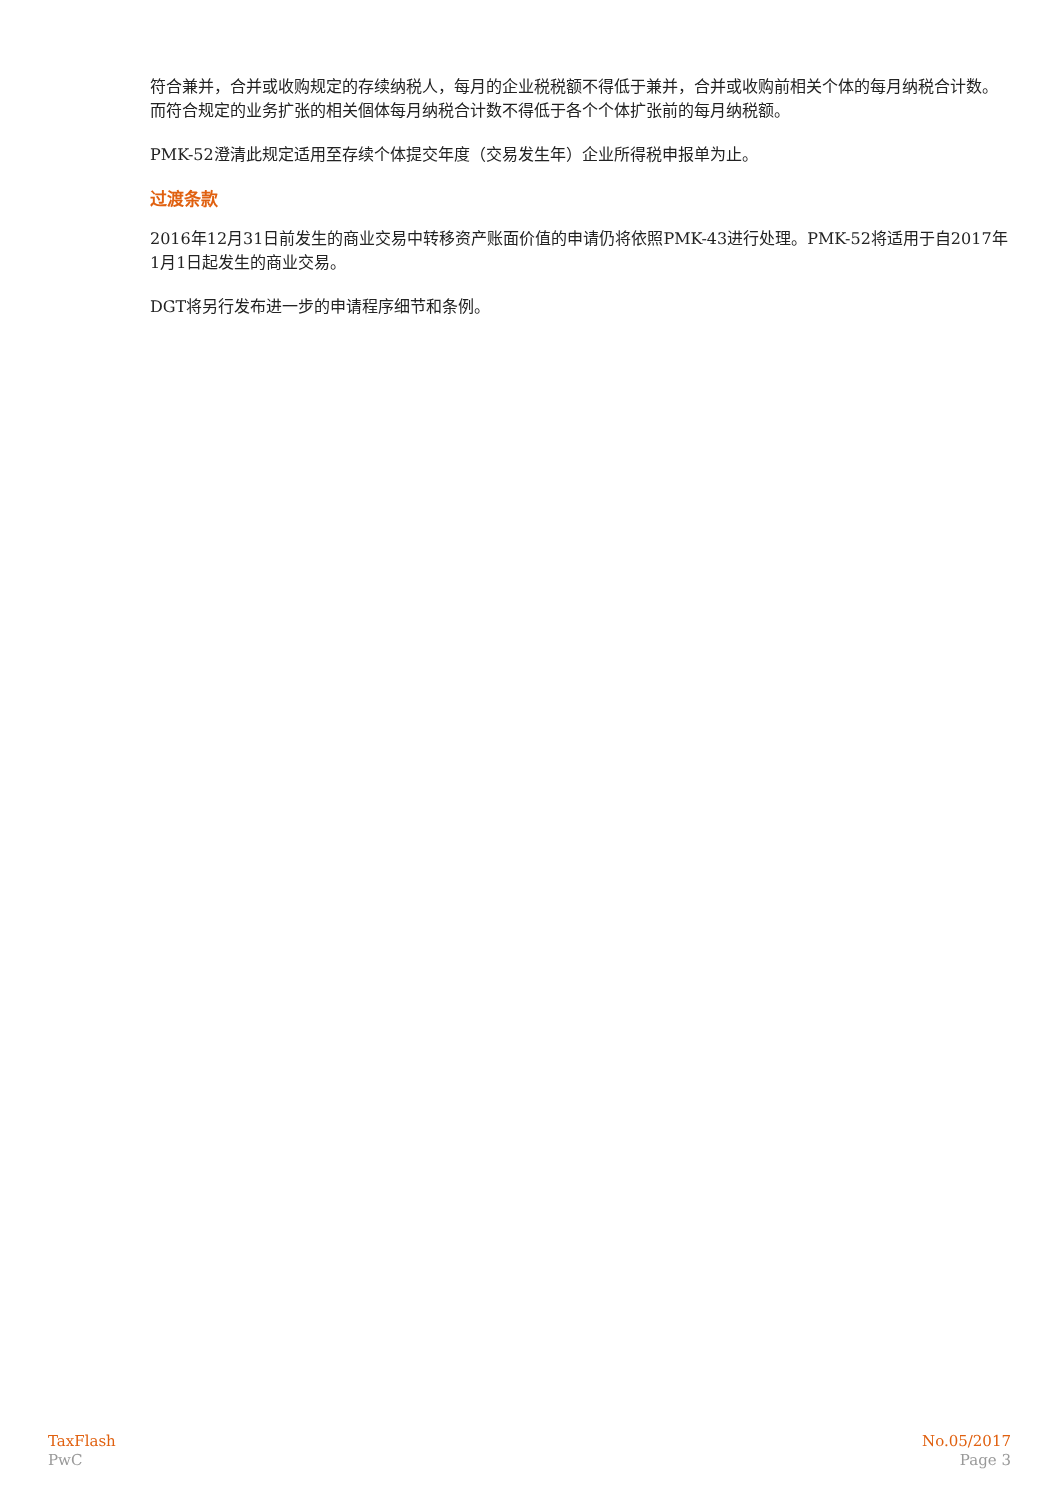符合兼并，合并或收购规定的存续纳税人，每月的企业税税额不得低于兼并，合并或收购前相关个体的每月纳税合计数。而符合规定的业务扩张的相关個体每月纳税合计数不得低于各个个体扩张前的每月纳税额。
PMK-52澄清此规定适用至存续个体提交年度（交易发生年）企业所得税申报单为止。
过渡条款
2016年12月31日前发生的商业交易中转移资产账面价值的申请仍将依照PMK-43进行处理。PMK-52将适用于自2017年1月1日起发生的商业交易。
DGT将另行发布进一步的申请程序细节和条例。
TaxFlash
PwC
No.05/2017
Page 3